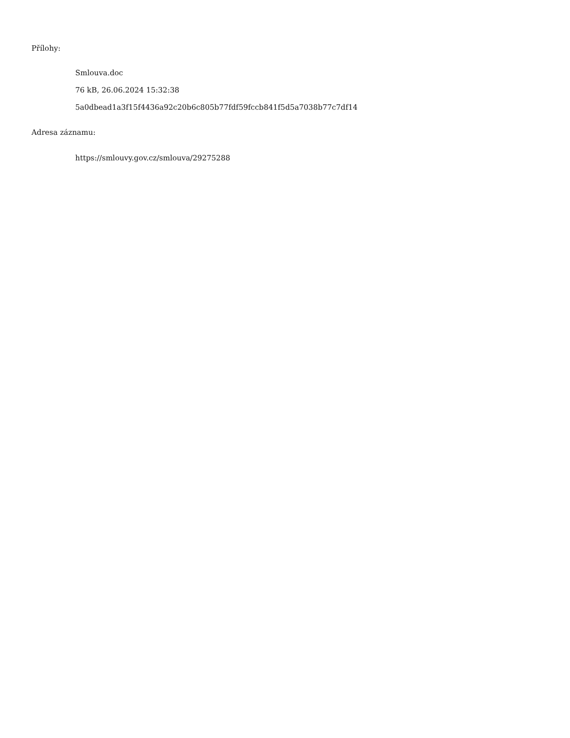Přílohy:
Smlouva.doc
76 kB, 26.06.2024 15:32:38
5a0dbead1a3f15f4436a92c20b6c805b77fdf59fccb841f5d5a7038b77c7df14
Adresa záznamu:
https://smlouvy.gov.cz/smlouva/29275288